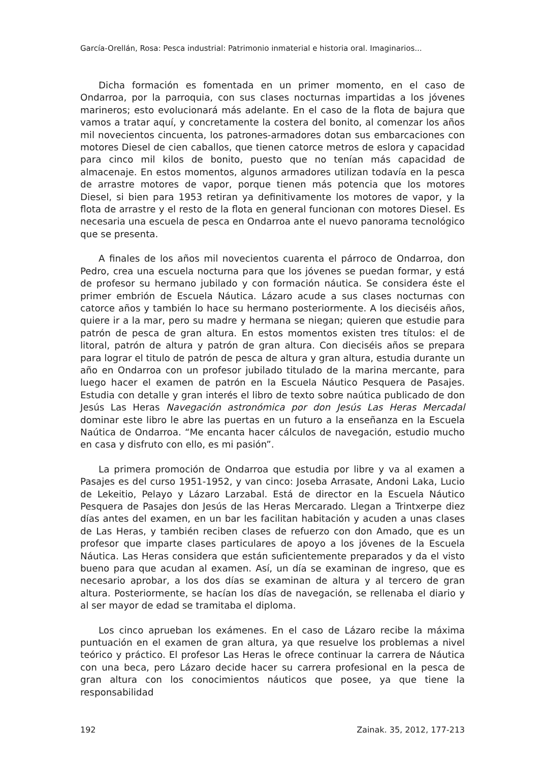García-Orellán, Rosa: Pesca industrial: Patrimonio inmaterial e historia oral. Imaginarios...
Dicha formación es fomentada en un primer momento, en el caso de Ondarroa, por la parroquia, con sus clases nocturnas impartidas a los jóvenes marineros; esto evolucionará más adelante. En el caso de la flota de bajura que vamos a tratar aquí, y concretamente la costera del bonito, al comenzar los años mil novecientos cincuenta, los patrones-armadores dotan sus embarcaciones con motores Diesel de cien caballos, que tienen catorce metros de eslora y capacidad para cinco mil kilos de bonito, puesto que no tenían más capacidad de almacenaje. En estos momentos, algunos armadores utilizan todavía en la pesca de arrastre motores de vapor, porque tienen más potencia que los motores Diesel, si bien para 1953 retiran ya definitivamente los motores de vapor, y la flota de arrastre y el resto de la flota en general funcionan con motores Diesel. Es necesaria una escuela de pesca en Ondarroa ante el nuevo panorama tecnológico que se presenta.
A finales de los años mil novecientos cuarenta el párroco de Ondarroa, don Pedro, crea una escuela nocturna para que los jóvenes se puedan formar, y está de profesor su hermano jubilado y con formación náutica. Se considera éste el primer embrión de Escuela Náutica. Lázaro acude a sus clases nocturnas con catorce años y también lo hace su hermano posteriormente. A los dieciséis años, quiere ir a la mar, pero su madre y hermana se niegan; quieren que estudie para patrón de pesca de gran altura. En estos momentos existen tres títulos: el de litoral, patrón de altura y patrón de gran altura. Con dieciséis años se prepara para lograr el titulo de patrón de pesca de altura y gran altura, estudia durante un año en Ondarroa con un profesor jubilado titulado de la marina mercante, para luego hacer el examen de patrón en la Escuela Náutico Pesquera de Pasajes. Estudia con detalle y gran interés el libro de texto sobre naútica publicado de don Jesús Las Heras Navegación astronómica por don Jesús Las Heras Mercadal dominar este libro le abre las puertas en un futuro a la enseñanza en la Escuela Naútica de Ondarroa. “Me encanta hacer cálculos de navegación, estudio mucho en casa y disfruto con ello, es mi pasión”.
La primera promoción de Ondarroa que estudia por libre y va al examen a Pasajes es del curso 1951-1952, y van cinco: Joseba Arrasate, Andoni Laka, Lucio de Lekeitio, Pelayo y Lázaro Larzabal. Está de director en la Escuela Náutico Pesquera de Pasajes don Jesús de las Heras Mercarado. Llegan a Trintxerpe diez días antes del examen, en un bar les facilitan habitación y acuden a unas clases de Las Heras, y también reciben clases de refuerzo con don Amado, que es un profesor que imparte clases particulares de apoyo a los jóvenes de la Escuela Náutica. Las Heras considera que están suficientemente preparados y da el visto bueno para que acudan al examen. Así, un día se examinan de ingreso, que es necesario aprobar, a los dos días se examinan de altura y al tercero de gran altura. Posteriormente, se hacían los días de navegación, se rellenaba el diario y al ser mayor de edad se tramitaba el diploma.
Los cinco aprueban los exámenes. En el caso de Lázaro recibe la máxima puntuación en el examen de gran altura, ya que resuelve los problemas a nivel teórico y práctico. El profesor Las Heras le ofrece continuar la carrera de Náutica con una beca, pero Lázaro decide hacer su carrera profesional en la pesca de gran altura con los conocimientos náuticos que posee, ya que tiene la responsabilidad
192 Zainak. 35, 2012, 177-213